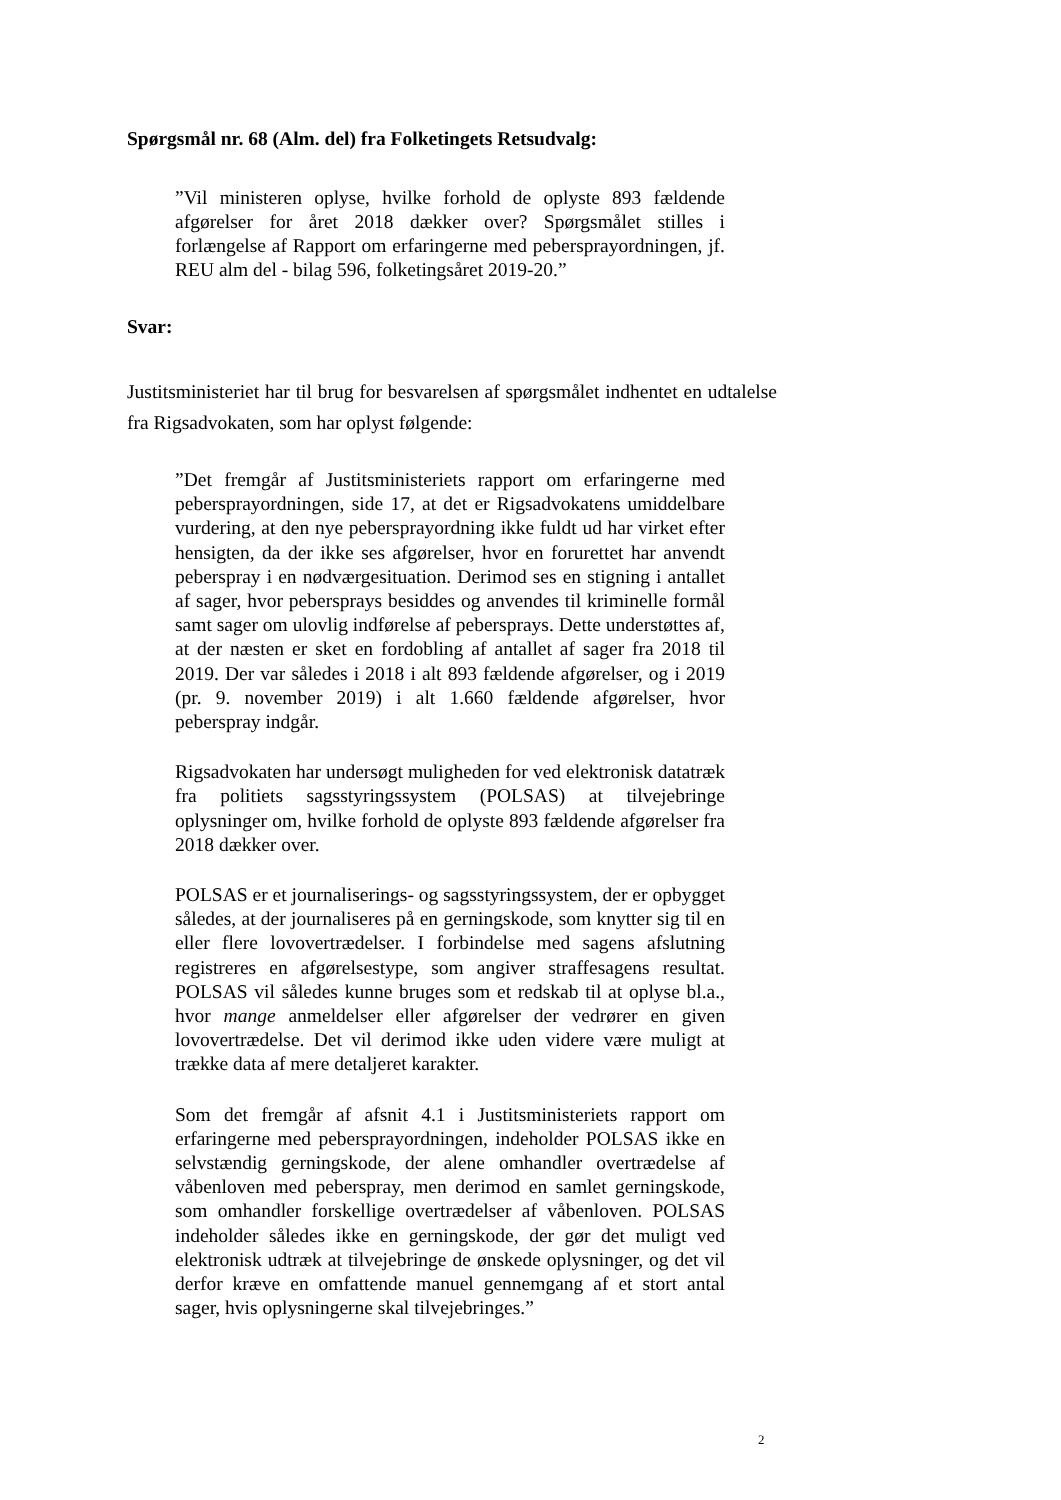Spørgsmål nr. 68 (Alm. del) fra Folketingets Retsudvalg:
”Vil ministeren oplyse, hvilke forhold de oplyste 893 fældende afgørelser for året 2018 dækker over? Spørgsmålet stilles i forlængelse af Rapport om erfaringerne med pebersprayordningen, jf. REU alm del - bilag 596, folketingsåret 2019-20.”
Svar:
Justitsministeriet har til brug for besvarelsen af spørgsmålet indhentet en udtalelse fra Rigsadvokaten, som har oplyst følgende:
”Det fremgår af Justitsministeriets rapport om erfaringerne med pebersprayordningen, side 17, at det er Rigsadvokatens umiddelbare vurdering, at den nye pebersprayordning ikke fuldt ud har virket efter hensigten, da der ikke ses afgørelser, hvor en forurettet har anvendt peberspray i en nødværgesituation. Derimod ses en stigning i antallet af sager, hvor pebersprays besiddes og anvendes til kriminelle formål samt sager om ulovlig indførelse af pebersprays. Dette understøttes af, at der næsten er sket en fordobling af antallet af sager fra 2018 til 2019. Der var således i 2018 i alt 893 fældende afgørelser, og i 2019 (pr. 9. november 2019) i alt 1.660 fældende afgørelser, hvor peberspray indgår.
Rigsadvokaten har undersøgt muligheden for ved elektronisk datatræk fra politiets sagsstyringssystem (POLSAS) at tilvejebringe oplysninger om, hvilke forhold de oplyste 893 fældende afgørelser fra 2018 dækker over.
POLSAS er et journaliserings- og sagsstyringssystem, der er opbygget således, at der journaliseres på en gerningskode, som knytter sig til en eller flere lovovertrædelser. I forbindelse med sagens afslutning registreres en afgørelsestype, som angiver straffesagens resultat. POLSAS vil således kunne bruges som et redskab til at oplyse bl.a., hvor mange anmeldelser eller afgørelser der vedrører en given lovovertrædelse. Det vil derimod ikke uden videre være muligt at trække data af mere detaljeret karakter.
Som det fremgår af afsnit 4.1 i Justitsministeriets rapport om erfaringerne med pebersprayordningen, indeholder POLSAS ikke en selvstændig gerningskode, der alene omhandler overtrædelse af våbenloven med peberspray, men derimod en samlet gerningskode, som omhandler forskellige overtrædelser af våbenloven. POLSAS indeholder således ikke en gerningskode, der gør det muligt ved elektronisk udtræk at tilvejebringe de ønskede oplysninger, og det vil derfor kræve en omfattende manuel gennemgang af et stort antal sager, hvis oplysningerne skal tilvejebringes.”
2